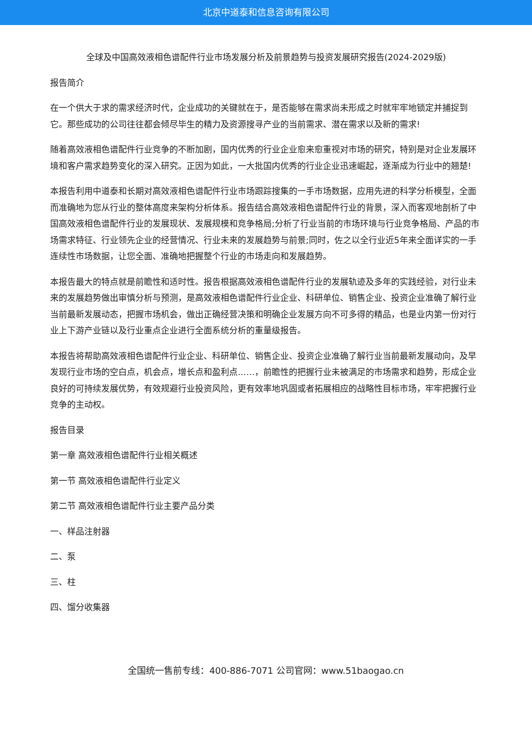北京中道泰和信息咨询有限公司
全球及中国高效液相色谱配件行业市场发展分析及前景趋势与投资发展研究报告(2024-2029版)
报告简介
在一个供大于求的需求经济时代，企业成功的关键就在于，是否能够在需求尚未形成之时就牢牢地锁定并捕捉到它。那些成功的公司往往都会倾尽毕生的精力及资源搜寻产业的当前需求、潜在需求以及新的需求!
随着高效液相色谱配件行业竞争的不断加剧，国内优秀的行业企业愈来愈重视对市场的研究，特别是对企业发展环境和客户需求趋势变化的深入研究。正因为如此，一大批国内优秀的行业企业迅速崛起，逐渐成为行业中的翘楚!
本报告利用中道泰和长期对高效液相色谱配件行业市场跟踪搜集的一手市场数据，应用先进的科学分析模型，全面而准确地为您从行业的整体高度来架构分析体系。报告结合高效液相色谱配件行业的背景，深入而客观地剖析了中国高效液相色谱配件行业的发展现状、发展规模和竞争格局;分析了行业当前的市场环境与行业竞争格局、产品的市场需求特征、行业领先企业的经营情况、行业未来的发展趋势与前景;同时，佐之以全行业近5年来全面详实的一手连续性市场数据，让您全面、准确地把握整个行业的市场走向和发展趋势。
本报告最大的特点就是前瞻性和适时性。报告根据高效液相色谱配件行业的发展轨迹及多年的实践经验，对行业未来的发展趋势做出审慎分析与预测，是高效液相色谱配件行业企业、科研单位、销售企业、投资企业准确了解行业当前最新发展动态，把握市场机会，做出正确经营决策和明确企业发展方向不可多得的精品，也是业内第一份对行业上下游产业链以及行业重点企业进行全面系统分析的重量级报告。
本报告将帮助高效液相色谱配件行业企业、科研单位、销售企业、投资企业准确了解行业当前最新发展动向，及早发现行业市场的空白点，机会点，增长点和盈利点……，前瞻性的把握行业未被满足的市场需求和趋势，形成企业良好的可持续发展优势，有效规避行业投资风险，更有效率地巩固或者拓展相应的战略性目标市场，牢牢把握行业竞争的主动权。
报告目录
第一章 高效液相色谱配件行业相关概述
第一节 高效液相色谱配件行业定义
第二节 高效液相色谱配件行业主要产品分类
一、样品注射器
二、泵
三、柱
四、馏分收集器
全国统一售前专线：400-886-7071 公司官网：www.51baogao.cn